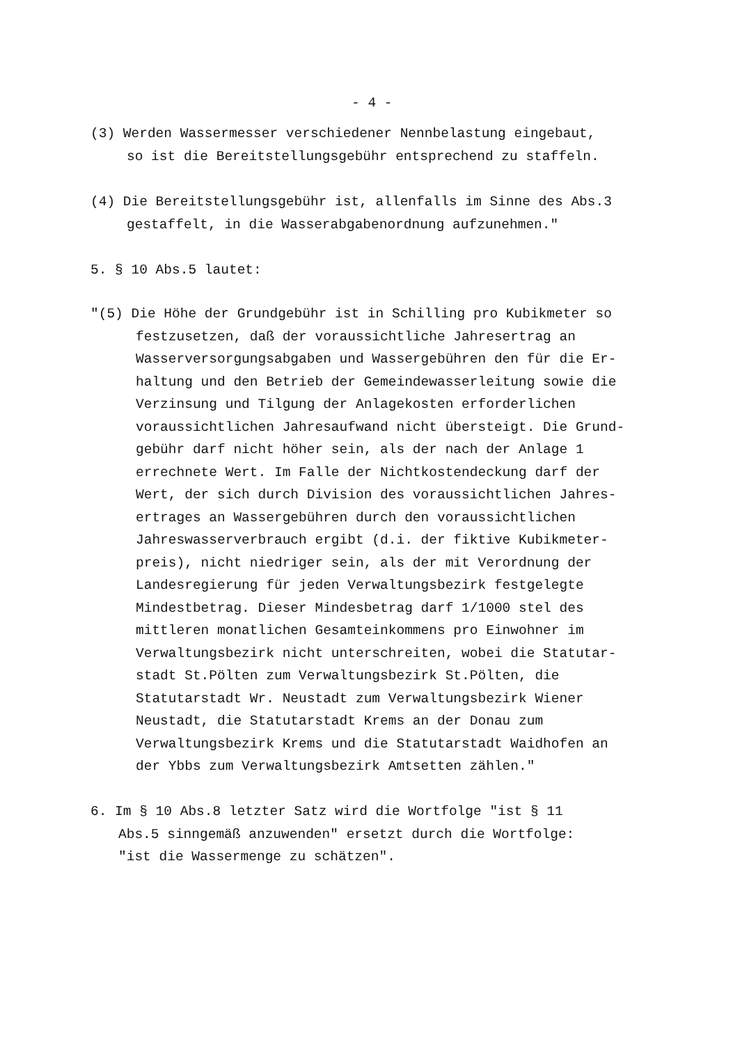- 4 -
(3) Werden Wassermesser verschiedener Nennbelastung eingebaut,
so ist die Bereitstellungsgebühr entsprechend zu staffeln.
(4) Die Bereitstellungsgebühr ist, allenfalls im Sinne des Abs.3
gestaffelt, in die Wasserabgabenordnung aufzunehmen."
5. § 10 Abs.5 lautet:
"(5) Die Höhe der Grundgebühr ist in Schilling pro Kubikmeter so
festzusetzen, daß der voraussichtliche Jahresertrag an
Wasserversorgungsabgaben und Wassergebühren den für die Er-
haltung und den Betrieb der Gemeindewasserleitung sowie die
Verzinsung und Tilgung der Anlagekosten erforderlichen
voraussichtlichen Jahresaufwand nicht übersteigt. Die Grund-
gebühr darf nicht höher sein, als der nach der Anlage 1
errechnete Wert. Im Falle der Nichtkostendeckung darf der
Wert, der sich durch Division des voraussichtlichen Jahres-
ertrages an Wassergebühren durch den voraussichtlichen
Jahreswasserverbrauch ergibt (d.i. der fiktive Kubikmeter-
preis), nicht niedriger sein, als der mit Verordnung der
Landesregierung für jeden Verwaltungsbezirk festgelegte
Mindestbetrag. Dieser Mindesbetrag darf 1/1000 stel des
mittleren monatlichen Gesamteinkommens pro Einwohner im
Verwaltungsbezirk nicht unterschreiten, wobei die Statutar-
stadt St.Pölten zum Verwaltungsbezirk St.Pölten, die
Statutarstadt Wr. Neustadt zum Verwaltungsbezirk Wiener
Neustadt, die Statutarstadt Krems an der Donau zum
Verwaltungsbezirk Krems und die Statutarstadt Waidhofen an
der Ybbs zum Verwaltungsbezirk Amtsetten zählen."
6. Im § 10 Abs.8 letzter Satz wird die Wortfolge "ist § 11
Abs.5 sinngemäß anzuwenden" ersetzt durch die Wortfolge:
"ist die Wassermenge zu schätzen".